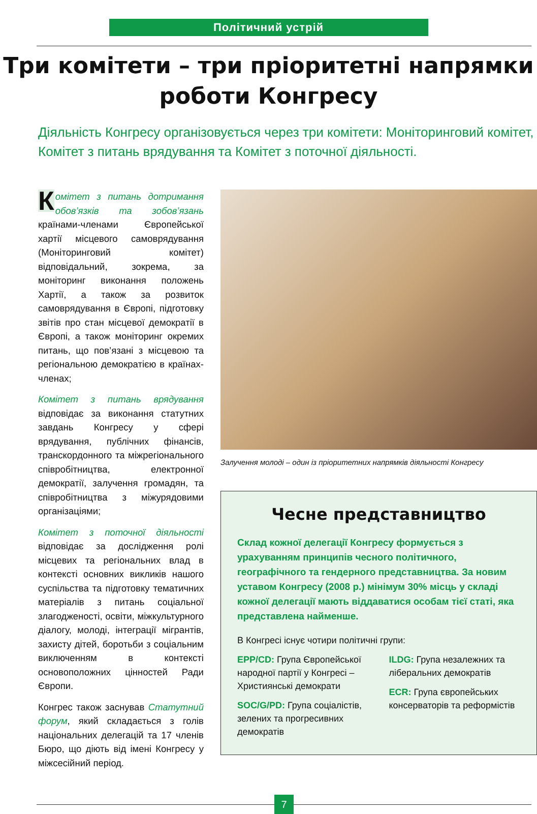Політичний устрій
Три комітети – три пріоритетні напрямки
роботи Конгресу
Діяльність Конгресу організовується через три комітети: Моніторинговий комітет, Комітет з питань врядування та Комітет з поточної діяльності.
Комітет з питань дотримання обов’язків та зобов’язань країнами-членами Європейської хартії місцевого самоврядування (Моніторинговий комітет) відповідальний, зокрема, за моніторинг виконання положень Хартії, а також за розвиток самоврядування в Європі, підготовку звітів про стан місцевої демократії в Європі, а також моніторинг окремих питань, що пов’язані з місцевою та регіональною демократією в країнах-членах;
Комітет з питань врядування відповідає за виконання статутних завдань Конгресу у сфері врядування, публічних фінансів, транскордонного та міжрегіонального співробітництва, електронної демократії, залучення громадян, та співробітництва з міжурядовими організаціями;
Комітет з поточної діяльності відповідає за дослідження ролі місцевих та регіональних влад в контексті основних викликів нашого суспільства та підготовку тематичних матеріалів з питань соціальної злагодженості, освіти, міжкультурного діалогу, молоді, інтеграції мігрантів, захисту дітей, боротьби з соціальним виключенням в контексті основоположних цінностей Ради Європи.
Конгрес також заснував Статутний форум, який складається з голів національних делегацій та 17 членів Бюро, що діють від імені Конгресу у міжсесійний період.
Залучення молоді – один із пріоритетних напрямків діяльності Конгресу
Чесне представництво
Склад кожної делегації Конгресу формується з урахуванням принципів чесного політичного, географічного та гендерного представництва. За новим уставом Конгресу (2008 р.) мінімум 30% місць у складі кожної делегації мають віддаватися особам тієї статі, яка представлена найменше.
В Конгресі існує чотири політичні групи:
EPP/CD: Група Європейської народної партії у Конгресі – Християнські демократи
SOC/G/PD: Група соціалістів, зелених та прогресивних демократів
ILDG: Група незалежних та ліберальних демократів
ECR: Група європейських консерваторів та реформістів
7